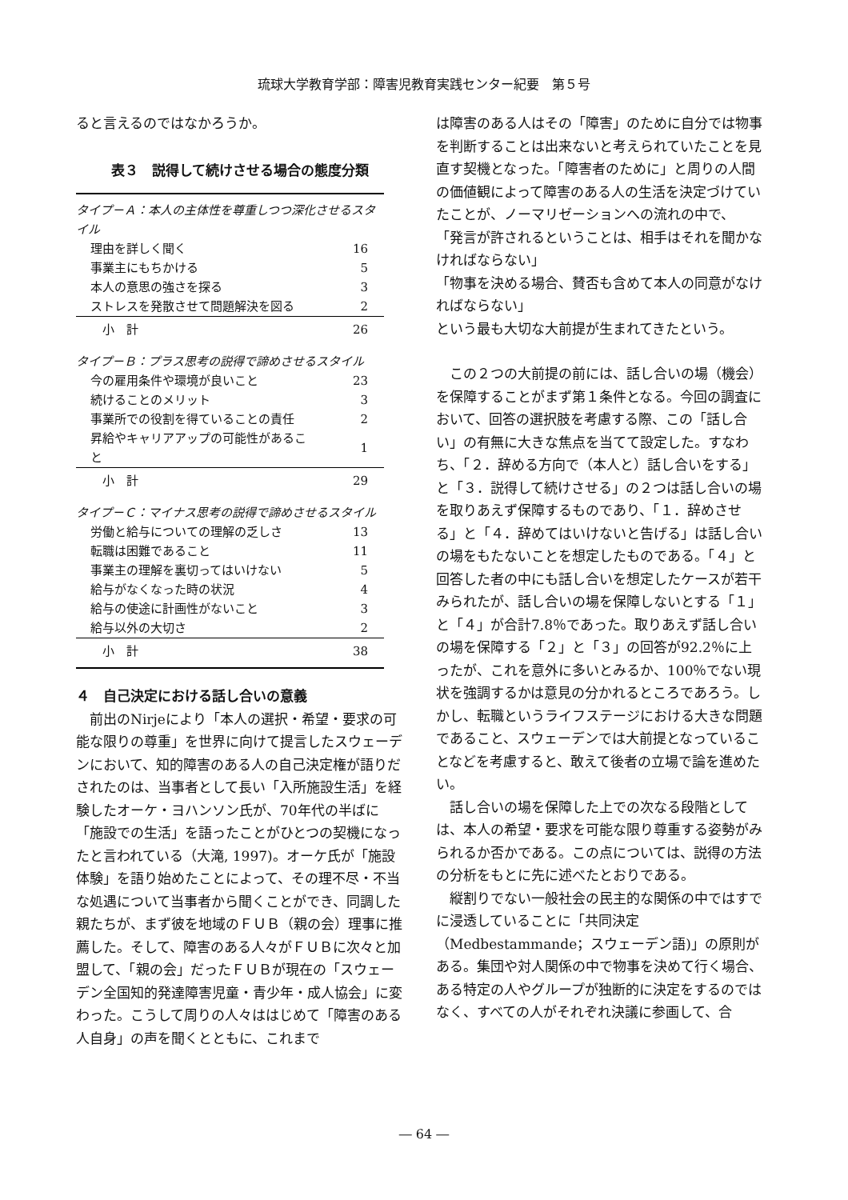琉球大学教育学部：障害児教育実践センター紀要　第５号
ると言えるのではなかろうか。
表３　説得して続けさせる場合の態度分類
| タイプ－Ａ：本人の主体性を尊重しつつ深化させるスタイル | |
| 理由を詳しく聞く | 16 |
| 事業主にもちかける | 5 |
| 本人の意思の強さを探る | 3 |
| ストレスを発散させて問題解決を図る | 2 |
| 小 計 | 26 |
| タイプ－Ｂ：プラス思考の説得で諦めさせるスタイル | |
| 今の雇用条件や環境が良いこと | 23 |
| 続けることのメリット | 3 |
| 事業所での役割を得ていることの責任 | 2 |
| 昇給やキャリアアップの可能性があること | 1 |
| 小 計 | 29 |
| タイプ－Ｃ：マイナス思考の説得で諦めさせるスタイル | |
| 労働と給与についての理解の乏しさ | 13 |
| 転職は困難であること | 11 |
| 事業主の理解を裏切ってはいけない | 5 |
| 給与がなくなった時の状況 | 4 |
| 給与の使途に計画性がないこと | 3 |
| 給与以外の大切さ | 2 |
| 小 計 | 38 |
４　自己決定における話し合いの意義
　前出のNirjeにより「本人の選択・希望・要求の可能な限りの尊重」を世界に向けて提言したスウェーデンにおいて、知的障害のある人の自己決定権が語りだされたのは、当事者として長い「入所施設生活」を経験したオーケ・ヨハンソン氏が、70年代の半ばに「施設での生活」を語ったことがひとつの契機になったと言われている（大滝, 1997)。オーケ氏が「施設体験」を語り始めたことによって、その理不尽・不当な処遇について当事者から聞くことができ、同調した親たちが、まず彼を地域のＦＵＢ（親の会）理事に推薦した。そして、障害のある人々がＦＵＢに次々と加盟して、「親の会」だったＦＵＢが現在の「スウェーデン全国知的発達障害児童・青少年・成人協会」に変わった。こうして周りの人々ははじめて「障害のある人自身」の声を聞くとともに、これまで
は障害のある人はその「障害」のために自分では物事を判断することは出来ないと考えられていたことを見直す契機となった。「障害者のために」と周りの人間の価値観によって障害のある人の生活を決定づけていたことが、ノーマリゼーションへの流れの中で、
「発言が許されるということは、相手はそれを聞かなければならない」
「物事を決める場合、賛否も含めて本人の同意がなければならない」
という最も大切な大前提が生まれてきたという。
　この２つの大前提の前には、話し合いの場（機会）を保障することがまず第１条件となる。今回の調査において、回答の選択肢を考慮する際、この「話し合い」の有無に大きな焦点を当てて設定した。すなわち、「２．辞める方向で（本人と）話し合いをする」と「３．説得して続けさせる」の２つは話し合いの場を取りあえず保障するものであり、「１．辞めさせる」と「４．辞めてはいけないと告げる」は話し合いの場をもたないことを想定したものである。「４」と回答した者の中にも話し合いを想定したケースが若干みられたが、話し合いの場を保障しないとする「１」と「４」が合計7.8％であった。取りあえず話し合いの場を保障する「２」と「３」の回答が92.2％に上ったが、これを意外に多いとみるか、100％でない現状を強調するかは意見の分かれるところであろう。しかし、転職というライフステージにおける大きな問題であること、スウェーデンでは大前提となっていることなどを考慮すると、敢えて後者の立場で論を進めたい。
　話し合いの場を保障した上での次なる段階としては、本人の希望・要求を可能な限り尊重する姿勢がみられるか否かである。この点については、説得の方法の分析をもとに先に述べたとおりである。
　縦割りでない一般社会の民主的な関係の中ではすでに浸透していることに「共同決定（Medbestammande；スウェーデン語)」の原則がある。集団や対人関係の中で物事を決めて行く場合、ある特定の人やグループが独断的に決定をするのではなく、すべての人がそれぞれ決議に参画して、合
― 64 ―